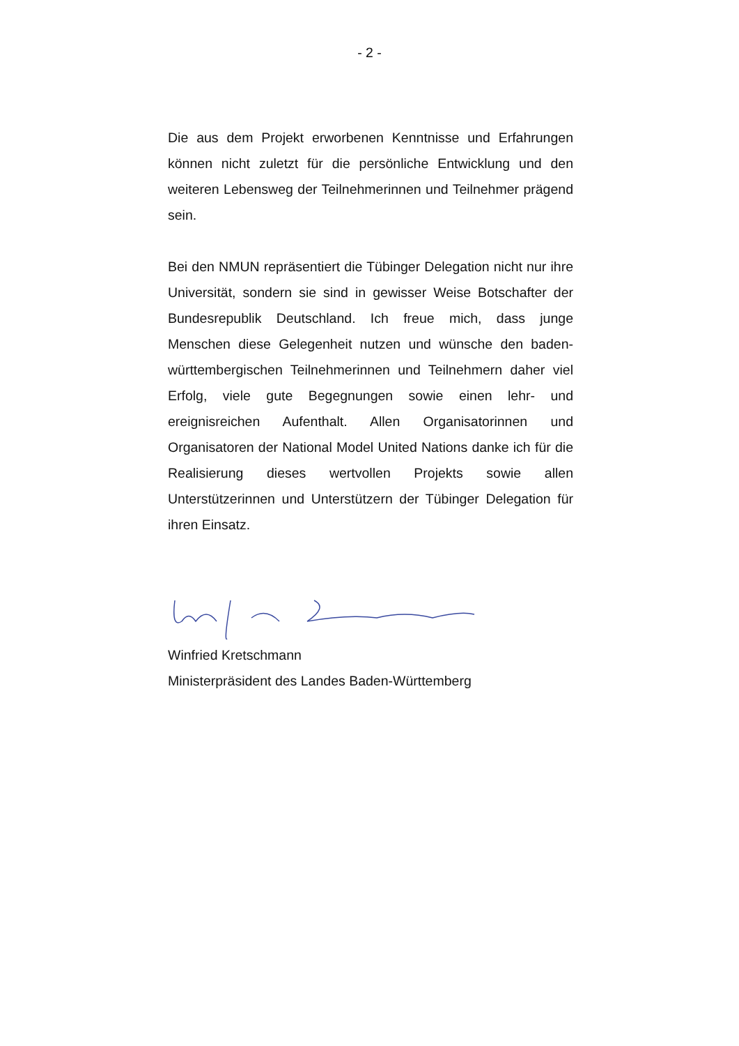- 2 -
Die aus dem Projekt erworbenen Kenntnisse und Erfahrungen können nicht zuletzt für die persönliche Entwicklung und den weiteren Lebensweg der Teilnehmerinnen und Teilnehmer prägend sein.
Bei den NMUN repräsentiert die Tübinger Delegation nicht nur ihre Universität, sondern sie sind in gewisser Weise Botschafter der Bundesrepublik Deutschland. Ich freue mich, dass junge Menschen diese Gelegenheit nutzen und wünsche den baden-württembergischen Teilnehmerinnen und Teilnehmern daher viel Erfolg, viele gute Begegnungen sowie einen lehr- und ereignisreichen Aufenthalt. Allen Organisatorinnen und Organisatoren der National Model United Nations danke ich für die Realisierung dieses wertvollen Projekts sowie allen Unterstützerinnen und Unterstützern der Tübinger Delegation für ihren Einsatz.
Winfried Kretschmann
Ministerpräsident des Landes Baden-Württemberg